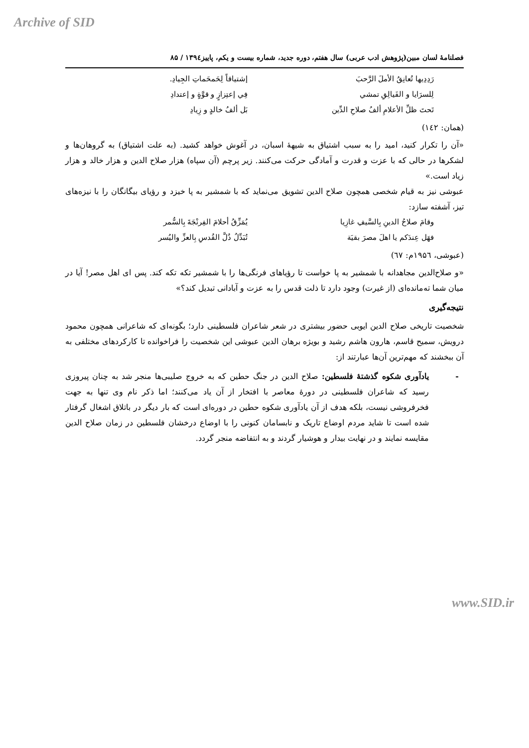Archive of SID
فصلنامۀ لسان مبین(پژوهش ادب عربی) سال هفتم، دوره جدید، شماره بیست و یکم، پاییز۱۳۹٤ / ۸۵
رَدِدِيها تُعانِقُ الأملَ الرَّحبَ إشتياقاً لِحَمحَماتِ الجِيادِ.
لِلسرَايا و الفَيالِقِ تمشي فِي إعتِزازٍ و قوَّةٍ و إعتدادِ
تَحتَ ظلِّ الأعلامِ ألفُ صلاحِ الدِّين بَل ألفُ خالدٍ و زِيادِ
(همان: ۱٤۲)
«آن را تکرار کنید، امید را به سبب اشتیاق به شیهۀ اسبان، در آغوش خواهد کشید. (به علت اشتیاق) به گروهان‌ها و لشکرها در حالی که با عزت و قدرت و آمادگی حرکت می‌کنند. زیر پرچم (آن سپاه) هزار صلاح الدین و هزار خالد و هزار زیاد است.»
عبوشی نیز به قیام شخصی همچون صلاح الدین تشویق می‌نماید که با شمشیر به پا خیزد و رؤیای بیگانگان را با نیزه‌های تیز، آشفته سازد:
وقامَ صلاحُ الدينِ بِالسَّيفِ غازِيا يُمَزِّقُ أحلامَ الفِرنْجَةَ بِالسُّمر
فهَل عِندَكم يا اهلَ مصرَ بقيَة تُبَدِّلُ ذُلَّ القُدسِ بِالعزِّ واليُسر
(عبوشی، ۱۹۵٦م: ٦۷)
«و صلاح‌الدین مجاهدانه با شمشیر به پا خواست تا رؤیاهای فرنگی‌ها را با شمشیر تکه تکه کند. پس ای اهل مصر! آیا در میان شما ته‌مانده‌ای (از غیرت) وجود دارد تا ذلت قدس را به عزت و آبادانی تبدیل کند؟»
نتیجه‌گیری
شخصیت تاریخی صلاح الدین ایوبی حضور بیشتری در شعر شاعران فلسطینی دارد؛ بگونه‌ای که شاعرانی همچون محمود درویش، سمیح قاسم، هارون هاشم رشید و بویژه برهان الدین عبوشی این شخصیت را فراخوانده تا کارکردهای مختلفی به آن ببخشند که مهم‌ترین آن‌ها عبارتند از:
- یادآوری شکوه گذشتۀ فلسطین: صلاح الدین در جنگ حطین که به خروج صلیبی‌ها منجر شد به چنان پیروزی رسید که شاعران فلسطینی در دورۀ معاصر با افتخار از آن یاد می‌کنند؛ اما ذکر نام وی تنها به جهت فخرفروشی نیست، بلکه هدف از آن یادآوری شکوه حطین در دوره‌ای است که بار دیگر در باتلاق اشغال گرفتار شده است تا شاید مردم اوضاع تاریک و نابسامان کنونی را با اوضاع درخشان فلسطین در زمان صلاح الدین مقایسه نمایند و در نهایت بیدار و هوشیار گردند و به انتفاضه منجر گردد.
www.SID.ir